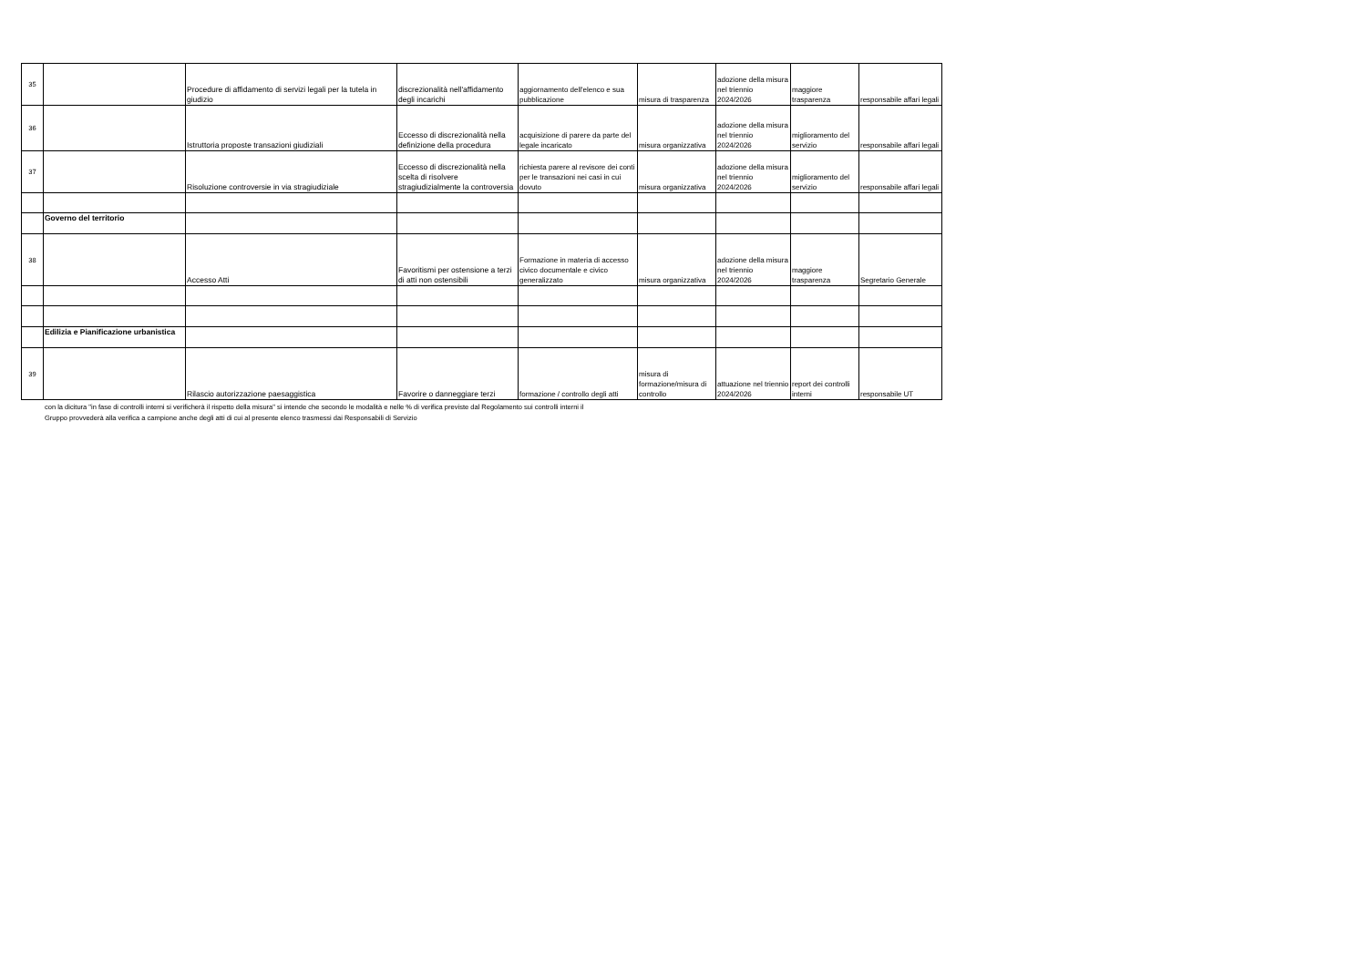| 35 | | Procedure di affidamento di servizi legali per la tutela in giudizio | discrezionalità nell'affidamento degli incarichi | aggiornamento dell'elenco e sua pubblicazione | misura di trasparenza | adozione della misura nel triennio 2024/2026 | maggiore trasparenza | responsabile affari legali |
| 36 | | Istruttoria proposte transazioni giudiziali | Eccesso di discrezionalità nella definizione della procedura | acquisizione di parere da parte del legale incaricato | misura organizzativa | adozione della misura nel triennio 2024/2026 | miglioramento del servizio | responsabile affari legali |
| 37 | | Risoluzione controversie in via stragiudiziale | Eccesso di discrezionalità nella scelta di risolvere stragiudizialmente la controversia | richiesta parere al revisore dei conti per le transazioni nei casi in cui dovuto | misura organizzativa | adozione della misura nel triennio 2024/2026 | miglioramento del servizio | responsabile affari legali |
| | Governo del territorio | | | | | | | |
| 38 | | Accesso Atti | Favoritismi per ostensione a terzi di atti non ostensibili | Formazione in materia di accesso civico documentale e civico generalizzato | misura organizzativa | adozione della misura nel triennio 2024/2026 | maggiore trasparenza | Segretario Generale |
| | Edilizia e Pianificazione urbanistica | | | | | | | |
| 39 | | Rilascio autorizzazione paesaggistica | Favorire o danneggiare terzi | formazione / controllo degli atti | misura di formazione/misura di controllo | attuazione nel triennio 2024/2026 | report dei controlli interni | responsabile UT |
con la dicitura "in fase di controlli interni si verificherà il rispetto della misura" si intende che secondo le modalità e nelle % di verifica previste dal Regolamento sui controlli interni il
Gruppo provvederà alla verifica a campione anche degli atti di cui al presente elenco trasmessi dai Responsabili di Servizio